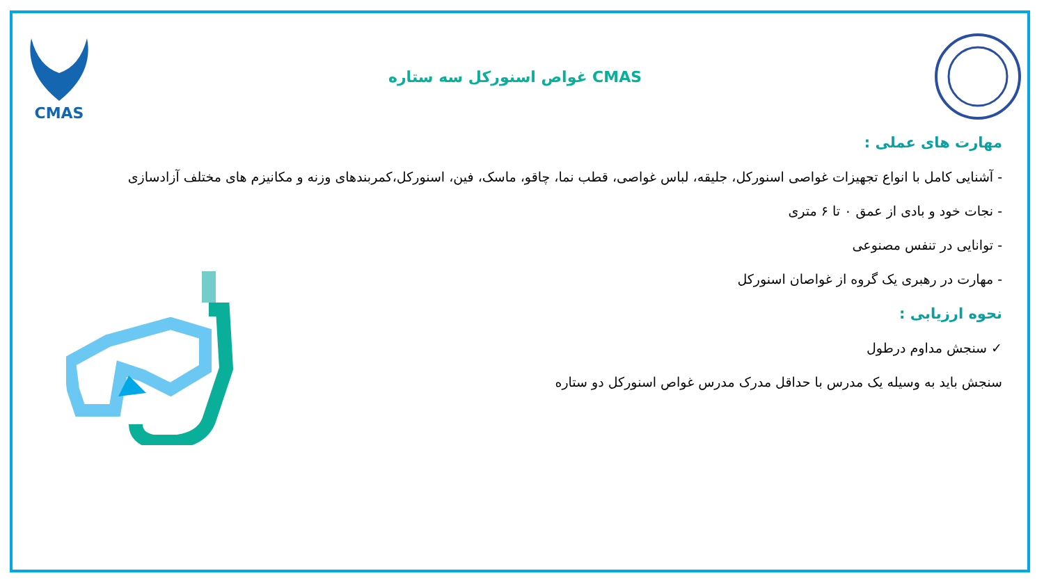CMAS غواص اسنورکل سه ستاره CMAS
مهارت های عملی :
- آشنایی کامل با انواع تجهیزات غواصی اسنورکل، جلیقه، لباس غواصی، قطب نما، چاقو، ماسک، فین، اسنورکل،کمربندهای وزنه و مکانیزم های مختلف آزادسازی
- نجات خود و بادی از عمق ۰ تا ۶ متری
- توانایی در تنفس مصنوعی
- مهارت در رهبری یک گروه از غواصان اسنورکل
نحوه ارزیابی :
✓ سنجش مداوم درطول
سنجش باید به وسیله یک مدرس با حداقل مدرک مدرس غواص اسنورکل دو ستاره